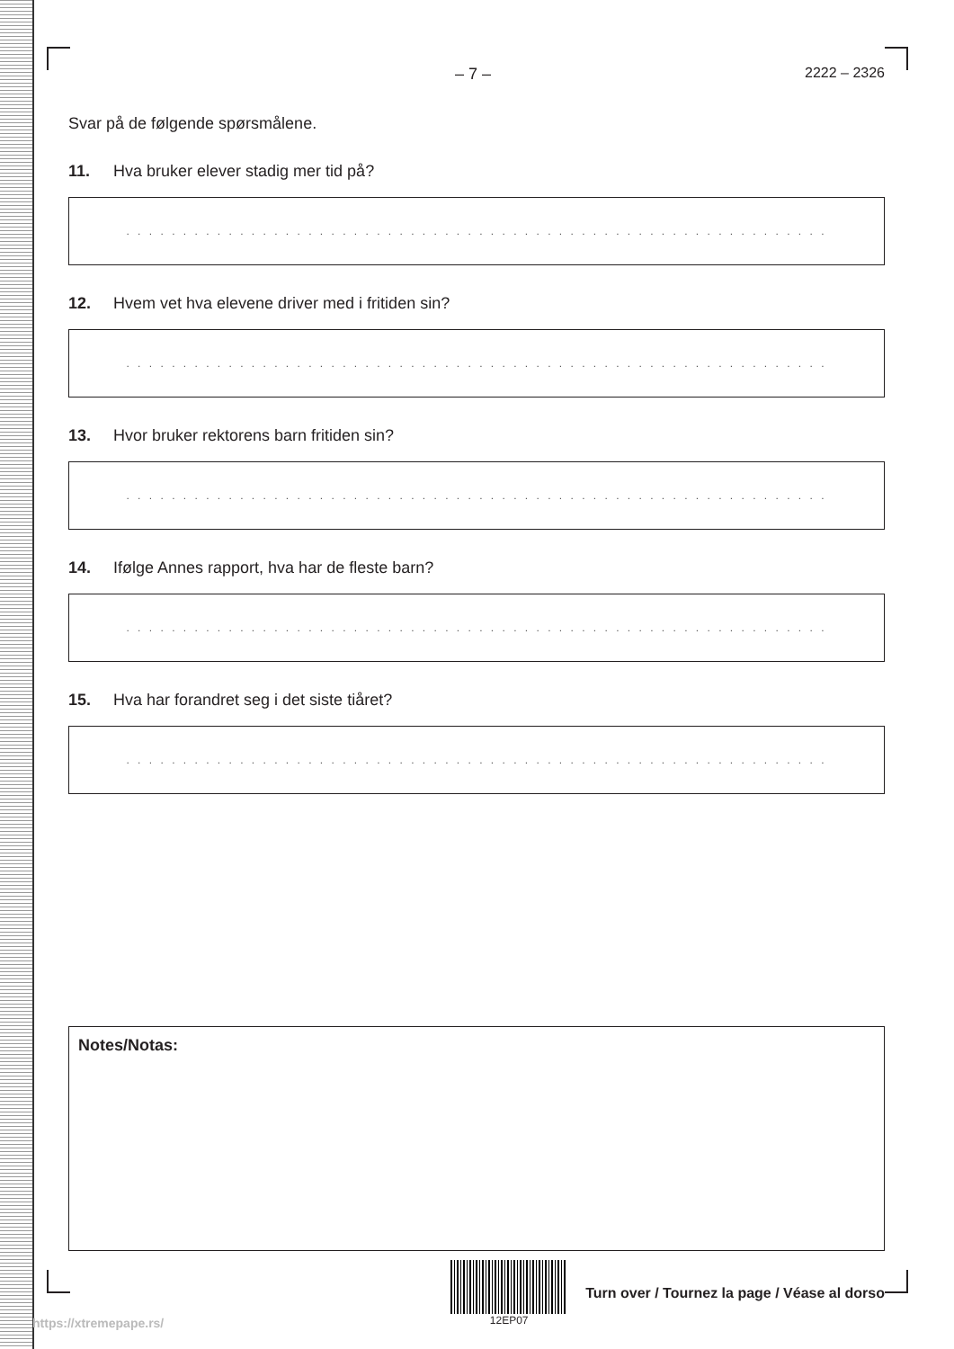– 7 – 2222 – 2326
Svar på de følgende spørsmålene.
11. Hva bruker elever stadig mer tid på?
. . . . . . . . . . . . . . . . . . . . . . . . . . . . . . . . . . . . . . . . . . . . . . . . . . . . . . . . . . . . . .
12. Hvem vet hva elevene driver med i fritiden sin?
. . . . . . . . . . . . . . . . . . . . . . . . . . . . . . . . . . . . . . . . . . . . . . . . . . . . . . . . . . . . . .
13. Hvor bruker rektorens barn fritiden sin?
. . . . . . . . . . . . . . . . . . . . . . . . . . . . . . . . . . . . . . . . . . . . . . . . . . . . . . . . . . . . . .
14. Ifølge Annes rapport, hva har de fleste barn?
. . . . . . . . . . . . . . . . . . . . . . . . . . . . . . . . . . . . . . . . . . . . . . . . . . . . . . . . . . . . . .
15. Hva har forandret seg i det siste tiåret?
. . . . . . . . . . . . . . . . . . . . . . . . . . . . . . . . . . . . . . . . . . . . . . . . . . . . . . . . . . . . . .
Notes/Notas:
12EP07
Turn over / Tournez la page / Véase al dorso
https://xtremepape.rs/